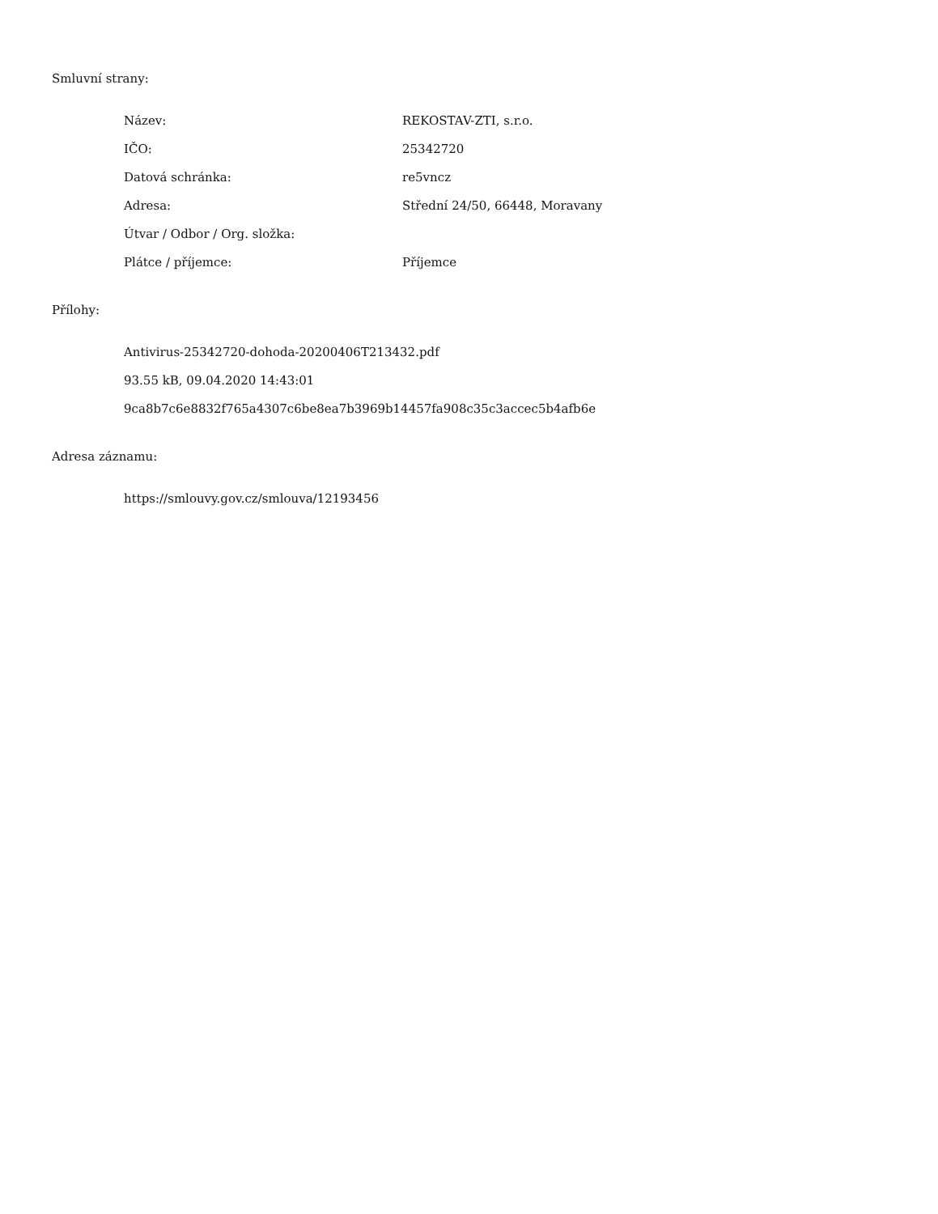Smluvní strany:
| Název: | REKOSTAV-ZTI, s.r.o. |
| IČO: | 25342720 |
| Datová schránka: | re5vncz |
| Adresa: | Střední 24/50, 66448, Moravany |
| Útvar / Odbor / Org. složka: | |
| Plátce / příjemce: | Příjemce |
Přílohy:
Antivirus-25342720-dohoda-20200406T213432.pdf
93.55 kB, 09.04.2020 14:43:01
9ca8b7c6e8832f765a4307c6be8ea7b3969b14457fa908c35c3accec5b4afb6e
Adresa záznamu:
https://smlouvy.gov.cz/smlouva/12193456